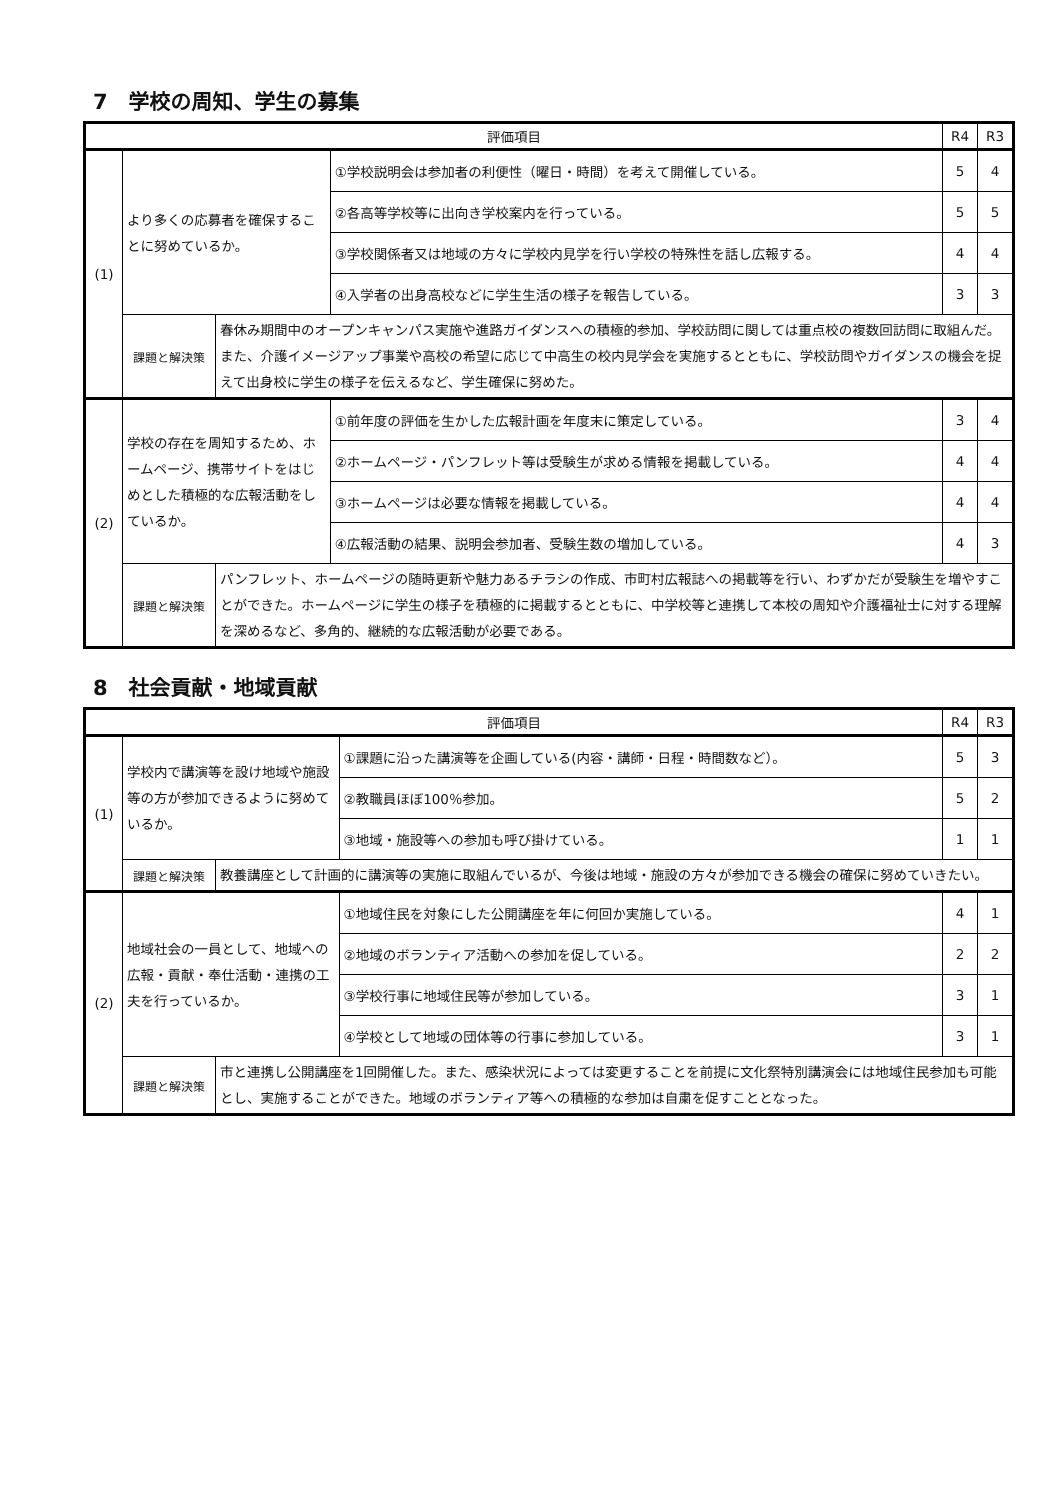7　学校の周知、学生の募集
| 評価項目 | | | | R4 | R3 |
| --- | --- | --- | --- | --- | --- |
| (1) | より多くの応募者を確保することに努めているか。 | | ①学校説明会は参加者の利便性（曜日・時間）を考えて開催している。 | 5 | 4 |
| | | | ②各高等学校等に出向き学校案内を行っている。 | 5 | 5 |
| | | | ③学校関係者又は地域の方々に学校内見学を行い学校の特殊性を話し広報する。 | 4 | 4 |
| | | | ④入学者の出身高校などに学生生活の様子を報告している。 | 3 | 3 |
| | 課題と解決策 | 春休み期間中のオープンキャンパス実施や進路ガイダンスへの積極的参加、学校訪問に関しては重点校の複数回訪問に取組んだ。また、介護イメージアップ事業や高校の希望に応じて中高生の校内見学会を実施するとともに、学校訪問やガイダンスの機会を捉えて出身校に学生の様子を伝えるなど、学生確保に努めた。 | | | |
| (2) | 学校の存在を周知するため、ホームページ、携帯サイトをはじめとした積極的な広報活動をしているか。 | | ①前年度の評価を生かした広報計画を年度末に策定している。 | 3 | 4 |
| | | | ②ホームページ・パンフレット等は受験生が求める情報を掲載している。 | 4 | 4 |
| | | | ③ホームページは必要な情報を掲載している。 | 4 | 4 |
| | | | ④広報活動の結果、説明会参加者、受験生数の増加している。 | 4 | 3 |
| | 課題と解決策 | パンフレット、ホームページの随時更新や魅力あるチラシの作成、市町村広報誌への掲載等を行い、わずかだが受験生を増やすことができた。ホームページに学生の様子を積極的に掲載するとともに、中学校等と連携して本校の周知や介護福祉士に対する理解を深めるなど、多角的、継続的な広報活動が必要である。 | | | |
8　社会貢献・地域貢献
| 評価項目 | | | | R4 | R3 |
| --- | --- | --- | --- | --- | --- |
| (1) | 学校内で講演等を設け地域や施設等の方が参加できるように努めているか。 | | ①課題に沿った講演等を企画している(内容・講師・日程・時間数など）。 | 5 | 3 |
| | | | ②教職員ほぼ100％参加。 | 5 | 2 |
| | | | ③地域・施設等への参加も呼び掛けている。 | 1 | 1 |
| | 課題と解決策 | 教養講座として計画的に講演等の実施に取組んでいるが、今後は地域・施設の方々が参加できる機会の確保に努めていきたい。 | | | |
| (2) | 地域社会の一員として、地域への広報・貢献・奉仕活動・連携の工夫を行っているか。 | | ①地域住民を対象にした公開講座を年に何回か実施している。 | 4 | 1 |
| | | | ②地域のボランティア活動への参加を促している。 | 2 | 2 |
| | | | ③学校行事に地域住民等が参加している。 | 3 | 1 |
| | | | ④学校として地域の団体等の行事に参加している。 | 3 | 1 |
| | 課題と解決策 | 市と連携し公開講座を1回開催した。また、感染状況によっては変更することを前提に文化祭特別講演会には地域住民参加も可能とし、実施することができた。地域のボランティア等への積極的な参加は自粛を促すこととなった。 | | | |